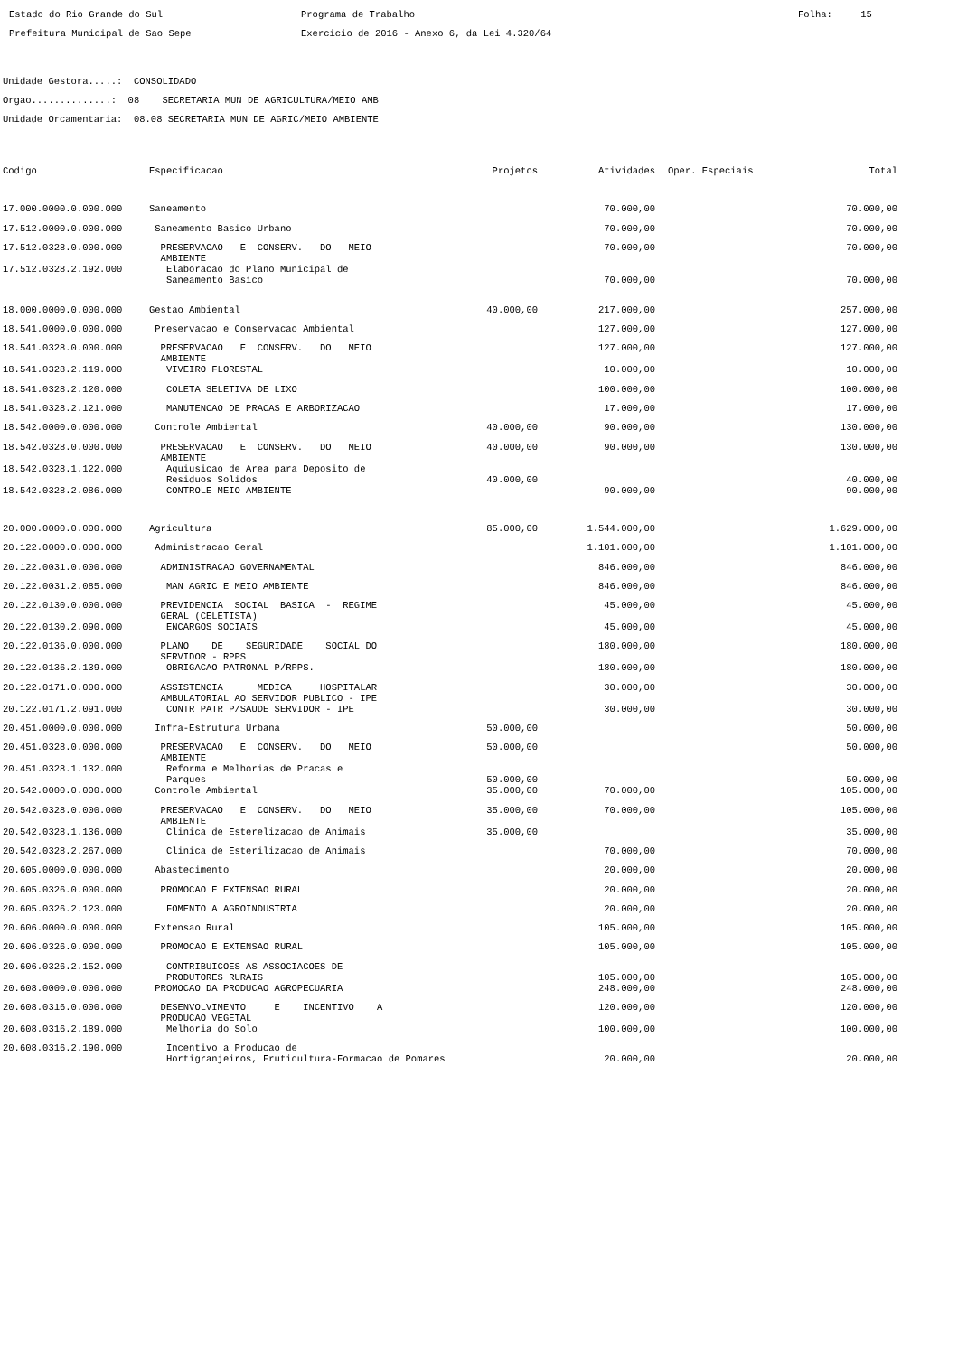Estado do Rio Grande do Sul Prefeitura Municipal de Sao Sepe
Programa de Trabalho Exercicio de 2016 - Anexo 6, da Lei 4.320/64
Folha: 15
Unidade Gestora.....: CONSOLIDADO Orgao..............: 08 SECRETARIA MUN DE AGRICULTURA/MEIO AMB Unidade Orcamentaria: 08.08 SECRETARIA MUN DE AGRIC/MEIO AMBIENTE
| Codigo | Especificacao | Projetos | Atividades | Oper. Especiais | Total |
| --- | --- | --- | --- | --- | --- |
| 17.000.0000.0.000.000 | Saneamento | | 70.000,00 | | 70.000,00 |
| 17.512.0000.0.000.000 | Saneamento Basico Urbano | | 70.000,00 | | 70.000,00 |
| 17.512.0328.0.000.000 | PRESERVACAO E CONSERV. DO MEIO AMBIENTE | | 70.000,00 | | 70.000,00 |
| 17.512.0328.2.192.000 | Elaboracao do Plano Municipal de Saneamento Basico | | 70.000,00 | | 70.000,00 |
| 18.000.0000.0.000.000 | Gestao Ambiental | 40.000,00 | 217.000,00 | | 257.000,00 |
| 18.541.0000.0.000.000 | Preservacao e Conservacao Ambiental | | 127.000,00 | | 127.000,00 |
| 18.541.0328.0.000.000 | PRESERVACAO E CONSERV. DO MEIO AMBIENTE | | 127.000,00 | | 127.000,00 |
| 18.541.0328.2.119.000 | VIVEIRO FLORESTAL | | 10.000,00 | | 10.000,00 |
| 18.541.0328.2.120.000 | COLETA SELETIVA DE LIXO | | 100.000,00 | | 100.000,00 |
| 18.541.0328.2.121.000 | MANUTENCAO DE PRACAS E ARBORIZACAO | | 17.000,00 | | 17.000,00 |
| 18.542.0000.0.000.000 | Controle Ambiental | 40.000,00 | 90.000,00 | | 130.000,00 |
| 18.542.0328.0.000.000 | PRESERVACAO E CONSERV. DO MEIO AMBIENTE | 40.000,00 | 90.000,00 | | 130.000,00 |
| 18.542.0328.1.122.000 | Aquiusicao de Area para Deposito de Residuos Solidos | 40.000,00 | | | 40.000,00 |
| 18.542.0328.2.086.000 | CONTROLE MEIO AMBIENTE | | 90.000,00 | | 90.000,00 |
| 20.000.0000.0.000.000 | Agricultura | 85.000,00 | 1.544.000,00 | | 1.629.000,00 |
| 20.122.0000.0.000.000 | Administracao Geral | | 1.101.000,00 | | 1.101.000,00 |
| 20.122.0031.0.000.000 | ADMINISTRACAO GOVERNAMENTAL | | 846.000,00 | | 846.000,00 |
| 20.122.0031.2.085.000 | MAN AGRIC E MEIO AMBIENTE | | 846.000,00 | | 846.000,00 |
| 20.122.0130.0.000.000 | PREVIDENCIA SOCIAL BASICA - REGIME GERAL (CELETISTA) | | 45.000,00 | | 45.000,00 |
| 20.122.0130.2.090.000 | ENCARGOS SOCIAIS | | 45.000,00 | | 45.000,00 |
| 20.122.0136.0.000.000 | PLANO DE SEGURIDADE SOCIAL DO SERVIDOR - RPPS | | 180.000,00 | | 180.000,00 |
| 20.122.0136.2.139.000 | OBRIGACAO PATRONAL P/RPPS. | | 180.000,00 | | 180.000,00 |
| 20.122.0171.0.000.000 | ASSISTENCIA MEDICA HOSPITALAR AMBULATORIAL AO SERVIDOR PUBLICO - IPE | | 30.000,00 | | 30.000,00 |
| 20.122.0171.2.091.000 | CONTR PATR P/SAUDE SERVIDOR - IPE | | 30.000,00 | | 30.000,00 |
| 20.451.0000.0.000.000 | Infra-Estrutura Urbana | 50.000,00 | | | 50.000,00 |
| 20.451.0328.0.000.000 | PRESERVACAO E CONSERV. DO MEIO AMBIENTE | 50.000,00 | | | 50.000,00 |
| 20.451.0328.1.132.000 | Reforma e Melhorias de Pracas e Parques | 50.000,00 | | | 50.000,00 |
| 20.542.0000.0.000.000 | Controle Ambiental | 35.000,00 | 70.000,00 | | 105.000,00 |
| 20.542.0328.0.000.000 | PRESERVACAO E CONSERV. DO MEIO AMBIENTE | 35.000,00 | 70.000,00 | | 105.000,00 |
| 20.542.0328.1.136.000 | Clinica de Esterelizacao de Animais | 35.000,00 | | | 35.000,00 |
| 20.542.0328.2.267.000 | Clinica de Esterilizacao de Animais | | 70.000,00 | | 70.000,00 |
| 20.605.0000.0.000.000 | Abastecimento | | 20.000,00 | | 20.000,00 |
| 20.605.0326.0.000.000 | PROMOCAO E EXTENSAO RURAL | | 20.000,00 | | 20.000,00 |
| 20.605.0326.2.123.000 | FOMENTO A AGROINDUSTRIA | | 20.000,00 | | 20.000,00 |
| 20.606.0000.0.000.000 | Extensao Rural | | 105.000,00 | | 105.000,00 |
| 20.606.0326.0.000.000 | PROMOCAO E EXTENSAO RURAL | | 105.000,00 | | 105.000,00 |
| 20.606.0326.2.152.000 | CONTRIBUICOES AS ASSOCIACOES DE PRODUTORES RURAIS | | 105.000,00 | | 105.000,00 |
| 20.608.0000.0.000.000 | PROMOCAO DA PRODUCAO AGROPECUARIA | | 248.000,00 | | 248.000,00 |
| 20.608.0316.0.000.000 | DESENVOLVIMENTO E INCENTIVO A PRODUCAO VEGETAL | | 120.000,00 | | 120.000,00 |
| 20.608.0316.2.189.000 | Melhoria do Solo | | 100.000,00 | | 100.000,00 |
| 20.608.0316.2.190.000 | Incentivo a Producao de Hortigranjeiros, Fruticultura-Formacao de Pomares | | 20.000,00 | | 20.000,00 |